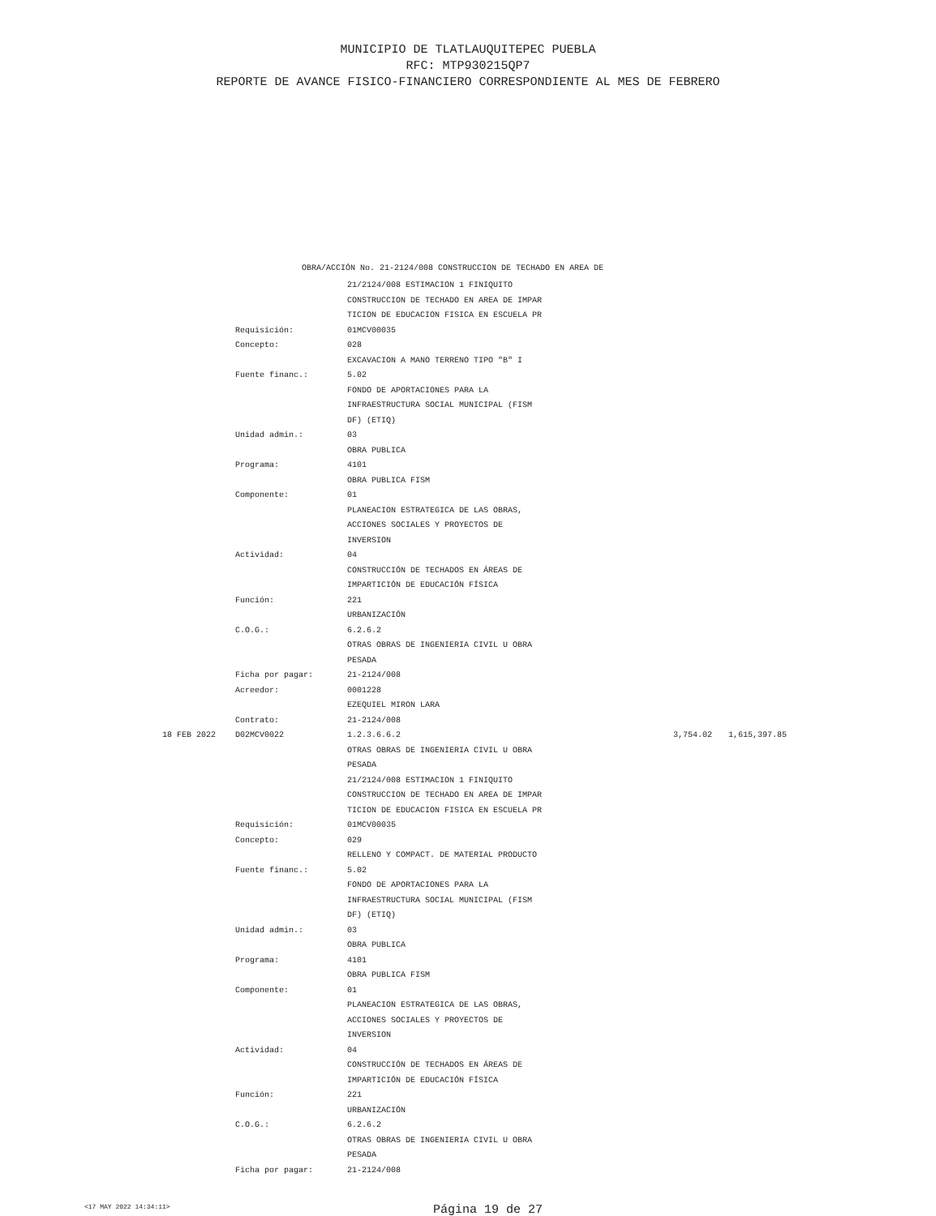MUNICIPIO DE TLATLAUQUITEPEC PUEBLA
RFC: MTP930215QP7
REPORTE DE AVANCE FISICO-FINANCIERO CORRESPONDIENTE AL MES DE FEBRERO
OBRA/ACCIÓN No. 21-2124/008 CONSTRUCCION DE TECHADO EN AREA DE
| | | 21/2124/008 ESTIMACION 1 FINIQUITO | | |
| | | CONSTRUCCION DE TECHADO EN AREA DE IMPAR | | |
| | | TICION DE EDUCACION FISICA EN ESCUELA PR | | |
| | Requisición: | 01MCV00035 | | |
| | Concepto: | 028 | | |
| | | EXCAVACION A MANO TERRENO TIPO "B" I | | |
| | Fuente financ.: | 5.02 | | |
| | | FONDO DE APORTACIONES PARA LA | | |
| | | INFRAESTRUCTURA SOCIAL MUNICIPAL (FISM | | |
| | | DF) (ETIQ) | | |
| | Unidad admin.: | 03 | | |
| | | OBRA PUBLICA | | |
| | Programa: | 4101 | | |
| | | OBRA PUBLICA FISM | | |
| | Componente: | 01 | | |
| | | PLANEACION ESTRATEGICA DE LAS OBRAS, | | |
| | | ACCIONES SOCIALES Y PROYECTOS DE | | |
| | | INVERSION | | |
| | Actividad: | 04 | | |
| | | CONSTRUCCIÓN DE TECHADOS EN ÁREAS DE | | |
| | | IMPARTICIÓN DE EDUCACIÓN FÍSICA | | |
| | Función: | 221 | | |
| | | URBANIZACIÓN | | |
| | C.O.G.: | 6.2.6.2 | | |
| | | OTRAS OBRAS DE INGENIERIA CIVIL U OBRA | | |
| | | PESADA | | |
| | Ficha por pagar: | 21-2124/008 | | |
| | Acreedor: | 0001228 | | |
| | | EZEQUIEL MIRON LARA | | |
| | Contrato: | 21-2124/008 | | |
| 18 FEB 2022 | D02MCV0022 | 1.2.3.6.6.2 | 3,754.02 | 1,615,397.85 |
| | | OTRAS OBRAS DE INGENIERIA CIVIL U OBRA | | |
| | | PESADA | | |
| | | 21/2124/008 ESTIMACION 1 FINIQUITO | | |
| | | CONSTRUCCION DE TECHADO EN AREA DE IMPAR | | |
| | | TICION DE EDUCACION FISICA EN ESCUELA PR | | |
| | Requisición: | 01MCV00035 | | |
| | Concepto: | 029 | | |
| | | RELLENO Y COMPACT. DE MATERIAL PRODUCTO | | |
| | Fuente financ.: | 5.02 | | |
| | | FONDO DE APORTACIONES PARA LA | | |
| | | INFRAESTRUCTURA SOCIAL MUNICIPAL (FISM | | |
| | | DF) (ETIQ) | | |
| | Unidad admin.: | 03 | | |
| | | OBRA PUBLICA | | |
| | Programa: | 4101 | | |
| | | OBRA PUBLICA FISM | | |
| | Componente: | 01 | | |
| | | PLANEACION ESTRATEGICA DE LAS OBRAS, | | |
| | | ACCIONES SOCIALES Y PROYECTOS DE | | |
| | | INVERSION | | |
| | Actividad: | 04 | | |
| | | CONSTRUCCIÓN DE TECHADOS EN ÁREAS DE | | |
| | | IMPARTICIÓN DE EDUCACIÓN FÍSICA | | |
| | Función: | 221 | | |
| | | URBANIZACIÓN | | |
| | C.O.G.: | 6.2.6.2 | | |
| | | OTRAS OBRAS DE INGENIERIA CIVIL U OBRA | | |
| | | PESADA | | |
| | Ficha por pagar: | 21-2124/008 | | |
<17 MAY 2022 14:34:11>
Página 19 de 27